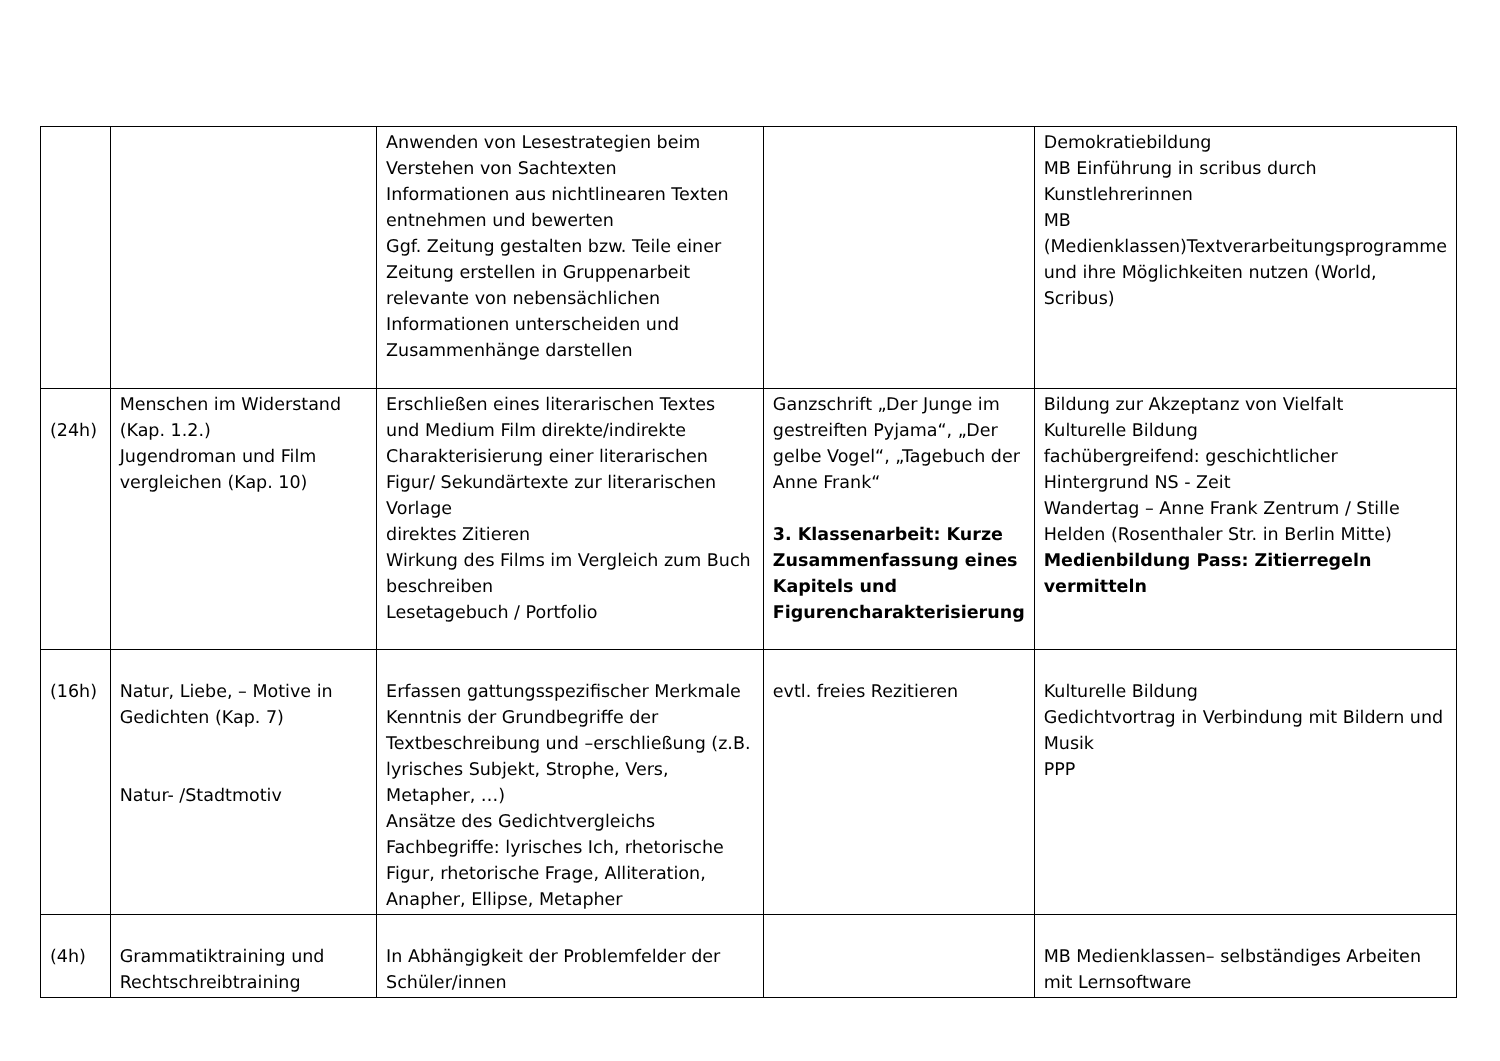| | | Anwenden von Lesestrategien beim Verstehen von Sachtexten Informationen aus nichtlinearen Texten entnehmen und bewerten Ggf. Zeitung gestalten bzw. Teile einer Zeitung erstellen in Gruppenarbeit relevante von nebensächlichen Informationen unterscheiden und Zusammenhänge darstellen | | Demokratiebildung MB Einführung in scribus durch Kunstlehrerinnen MB (Medienklassen)Textverarbeitungsprogramme und ihre Möglichkeiten nutzen (World, Scribus) |
| (24h) | Menschen im Widerstand (Kap. 1.2.) Jugendroman und Film vergleichen (Kap. 10) | Erschließen eines literarischen Textes und Medium Film direkte/indirekte Charakterisierung einer literarischen Figur/ Sekundärtexte zur literarischen Vorlage direktes Zitieren Wirkung des Films im Vergleich zum Buch beschreiben Lesetagebuch / Portfolio | Ganzschrift „Der Junge im gestreiften Pyjama“, „Der gelbe Vogel“, „Tagebuch der Anne Frank“ 3. Klassenarbeit: Kurze Zusammenfassung eines Kapitels und Figurencharakterisierung | Bildung zur Akzeptanz von Vielfalt Kulturelle Bildung fachübergreifend: geschichtlicher Hintergrund NS - Zeit Wandertag – Anne Frank Zentrum / Stille Helden (Rosenthaler Str. in Berlin Mitte) Medienbildung Pass: Zitierregeln vermitteln |
| (16h) | Natur, Liebe, – Motive in Gedichten (Kap. 7) Natur- /Stadtmotiv | Erfassen gattungsspezifischer Merkmale Kenntnis der Grundbegriffe der Textbeschreibung und –erschließung (z.B. lyrisches Subjekt, Strophe, Vers, Metapher, …) Ansätze des Gedichtvergleichs Fachbegriffe: lyrisches Ich, rhetorische Figur, rhetorische Frage, Alliteration, Anapher, Ellipse, Metapher | evtl. freies Rezitieren | Kulturelle Bildung Gedichtvortrag in Verbindung mit Bildern und Musik PPP |
| (4h) | Grammatiktraining und Rechtschreibtraining | In Abhängigkeit der Problemfelder der Schüler/innen | | MB Medienklassen– selbständiges Arbeiten mit Lernsoftware |